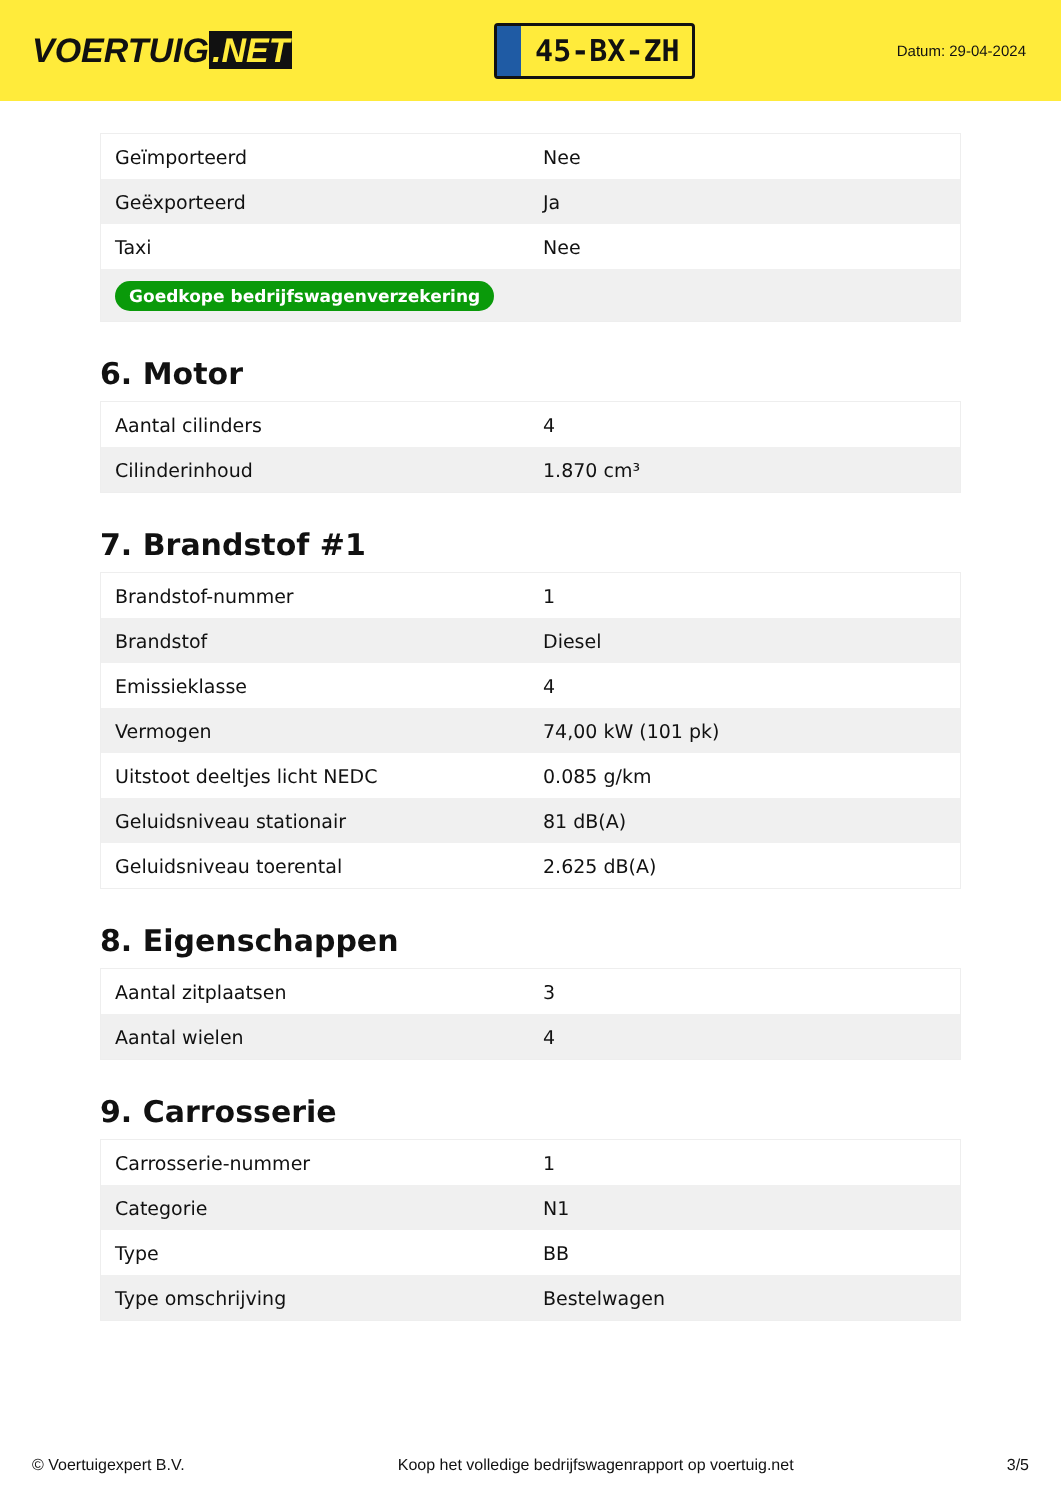VOERTUIG.NET
45-BX-ZH
Datum: 29-04-2024
| Geïmporteerd | Nee |
| Geëxporteerd | Ja |
| Taxi | Nee |
| Goedkope bedrijfswagenverzekering | |
6. Motor
| Aantal cilinders | 4 |
| Cilinderinhoud | 1.870 cm³ |
7. Brandstof #1
| Brandstof-nummer | 1 |
| Brandstof | Diesel |
| Emissieklasse | 4 |
| Vermogen | 74,00 kW (101 pk) |
| Uitstoot deeltjes licht NEDC | 0.085 g/km |
| Geluidsniveau stationair | 81 dB(A) |
| Geluidsniveau toerental | 2.625 dB(A) |
8. Eigenschappen
| Aantal zitplaatsen | 3 |
| Aantal wielen | 4 |
9. Carrosserie
| Carrosserie-nummer | 1 |
| Categorie | N1 |
| Type | BB |
| Type omschrijving | Bestelwagen |
© Voertuigexpert B.V. Koop het volledige bedrijfswagenrapport op voertuig.net 3/5